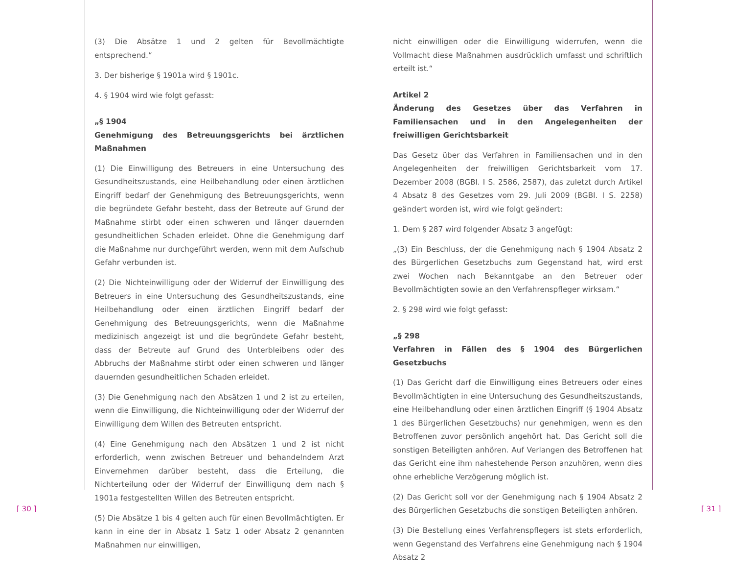(3) Die Absätze 1 und 2 gelten für Bevollmächtigte entsprechend.“
3. Der bisherige § 1901a wird § 1901c.
4. § 1904 wird wie folgt gefasst:
„§ 1904
Genehmigung des Betreuungsgerichts bei ärztlichen Maßnahmen
(1) Die Einwilligung des Betreuers in eine Untersuchung des Gesundheitszustands, eine Heilbehandlung oder einen ärztlichen Eingriff bedarf der Genehmigung des Betreuungsgerichts, wenn die begründete Gefahr besteht, dass der Betreute auf Grund der Maßnahme stirbt oder einen schweren und länger dauernden gesundheitlichen Schaden erleidet. Ohne die Genehmigung darf die Maßnahme nur durchgeführt werden, wenn mit dem Aufschub Gefahr verbunden ist.
(2) Die Nichteinwilligung oder der Widerruf der Einwilligung des Betreuers in eine Untersuchung des Gesundheitszustands, eine Heilbehandlung oder einen ärztlichen Eingriff bedarf der Genehmigung des Betreuungsgerichts, wenn die Maßnahme medizinisch angezeigt ist und die begründete Gefahr besteht, dass der Betreute auf Grund des Unterbleibens oder des Abbruchs der Maßnahme stirbt oder einen schweren und länger dauernden gesundheitlichen Schaden erleidet.
(3) Die Genehmigung nach den Absätzen 1 und 2 ist zu erteilen, wenn die Einwilligung, die Nichteinwilligung oder der Widerruf der Einwilligung dem Willen des Betreuten entspricht.
(4) Eine Genehmigung nach den Absätzen 1 und 2 ist nicht erforderlich, wenn zwischen Betreuer und behandelndem Arzt Einvernehmen darüber besteht, dass die Erteilung, die Nichterteilung oder der Widerruf der Einwilligung dem nach § 1901a festgestellten Willen des Betreuten entspricht.
(5) Die Absätze 1 bis 4 gelten auch für einen Bevollmächtigten. Er kann in eine der in Absatz 1 Satz 1 oder Absatz 2 genannten Maßnahmen nur einwilligen,
nicht einwilligen oder die Einwilligung widerrufen, wenn die Vollmacht diese Maßnahmen ausdrücklich umfasst und schriftlich erteilt ist.“
Artikel 2
Änderung des Gesetzes über das Verfahren in Familiensachen und in den Angelegenheiten der freiwilligen Gerichtsbarkeit
Das Gesetz über das Verfahren in Familiensachen und in den Angelegenheiten der freiwilligen Gerichtsbarkeit vom 17. Dezember 2008 (BGBl. I S. 2586, 2587), das zuletzt durch Artikel 4 Absatz 8 des Gesetzes vom 29. Juli 2009 (BGBl. I S. 2258) geändert worden ist, wird wie folgt geändert:
1. Dem § 287 wird folgender Absatz 3 angefügt:
„(3) Ein Beschluss, der die Genehmigung nach § 1904 Absatz 2 des Bürgerlichen Gesetzbuchs zum Gegenstand hat, wird erst zwei Wochen nach Bekanntgabe an den Betreuer oder Bevollmächtigten sowie an den Verfahrenspfleger wirksam.“
2. § 298 wird wie folgt gefasst:
„§ 298
Verfahren in Fällen des § 1904 des Bürgerlichen Gesetzbuchs
(1) Das Gericht darf die Einwilligung eines Betreuers oder eines Bevollmächtigten in eine Untersuchung des Gesundheitszustands, eine Heilbehandlung oder einen ärztlichen Eingriff (§ 1904 Absatz 1 des Bürgerlichen Gesetzbuchs) nur genehmigen, wenn es den Betroffenen zuvor persönlich angehört hat. Das Gericht soll die sonstigen Beteiligten anhören. Auf Verlangen des Betroffenen hat das Gericht eine ihm nahestehende Person anzuhören, wenn dies ohne erhebliche Verzögerung möglich ist.
(2) Das Gericht soll vor der Genehmigung nach § 1904 Absatz 2 des Bürgerlichen Gesetzbuchs die sonstigen Beteiligten anhören.
(3) Die Bestellung eines Verfahrenspflegers ist stets erforderlich, wenn Gegenstand des Verfahrens eine Genehmigung nach § 1904 Absatz 2
[ 30 ] [ 31 ]